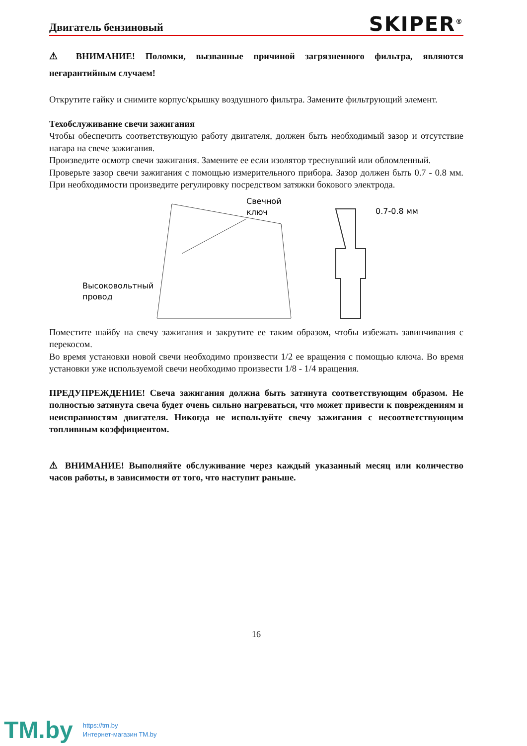Двигатель бензиновый
SKIPER<sup>®</sup>
⚠ ВНИМАНИЕ! Поломки, вызванные причиной загрязненного фильтра, являются негарантийным случаем!
Открутите гайку и снимите корпус/крышку воздушного фильтра. Замените фильтрующий элемент.
Техобслуживание свечи зажигания
Чтобы обеспечить соответствующую работу двигателя, должен быть необходимый зазор и отсутствие нагара на свече зажигания.
Произведите осмотр свечи зажигания. Замените ее если изолятор треснувший или обломленный.
Проверьте зазор свечи зажигания с помощью измерительного прибора. Зазор должен быть 0.7 - 0.8 мм. При необходимости произведите регулировку посредством затяжки бокового электрода.
Высоковольтный
провод
Свечной
ключ
0.7-0.8 мм
Поместите шайбу на свечу зажигания и закрутите ее таким образом, чтобы избежать завинчивания с перекосом.
Во время установки новой свечи необходимо произвести 1/2 ее вращения с помощью ключа. Во время установки уже используемой свечи необходимо произвести 1/8 - 1/4 вращения.
ПРЕДУПРЕЖДЕНИЕ! Свеча зажигания должна быть затянута соответствующим образом. Не полностью затянута свеча будет очень сильно нагреваться, что может привести к повреждениям и неисправностям двигателя. Никогда не используйте свечу зажигания с несоответствующим топливным коэффициентом.
⚠ ВНИМАНИЕ! Выполняйте обслуживание через каждый указанный месяц или количество часов работы, в зависимости от того, что наступит раньше.
16
TM.by
https://tm.by
Интернет-магазин TM.by